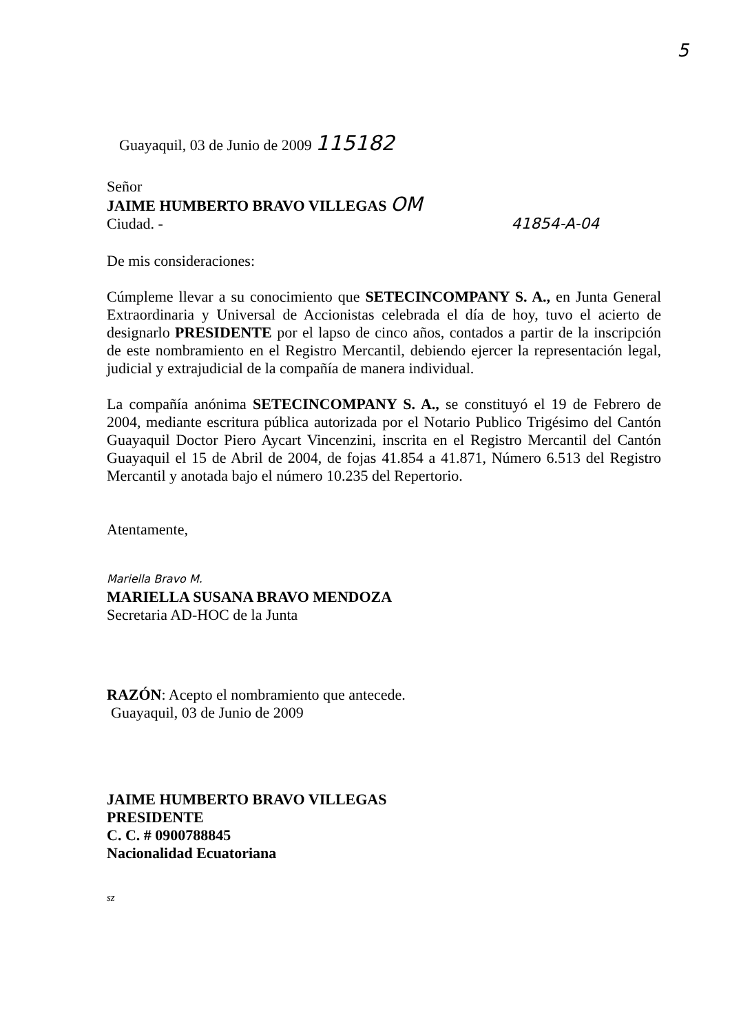5
Guayaquil, 03 de Junio de 2009 115182
Señor
JAIME HUMBERTO BRAVO VILLEGAS OM
Ciudad. - 41854-A-04
De mis consideraciones:
Cúmpleme llevar a su conocimiento que SETECINCOMPANY S. A., en Junta General Extraordinaria y Universal de Accionistas celebrada el día de hoy, tuvo el acierto de designarlo PRESIDENTE por el lapso de cinco años, contados a partir de la inscripción de este nombramiento en el Registro Mercantil, debiendo ejercer la representación legal, judicial y extrajudicial de la compañía de manera individual.
La compañía anónima SETECINCOMPANY S. A., se constituyó el 19 de Febrero de 2004, mediante escritura pública autorizada por el Notario Publico Trigésimo del Cantón Guayaquil Doctor Piero Aycart Vincenzini, inscrita en el Registro Mercantil del Cantón Guayaquil el 15 de Abril de 2004, de fojas 41.854 a 41.871, Número 6.513 del Registro Mercantil y anotada bajo el número 10.235 del Repertorio.
Atentamente,
Mariella Bravo M.
MARIELLA SUSANA BRAVO MENDOZA
Secretaria AD-HOC de la Junta
RAZÓN: Acepto el nombramiento que antecede.
Guayaquil, 03 de Junio de 2009
JAIME HUMBERTO BRAVO VILLEGAS
PRESIDENTE
C. C. # 0900788845
Nacionalidad Ecuatoriana
sz